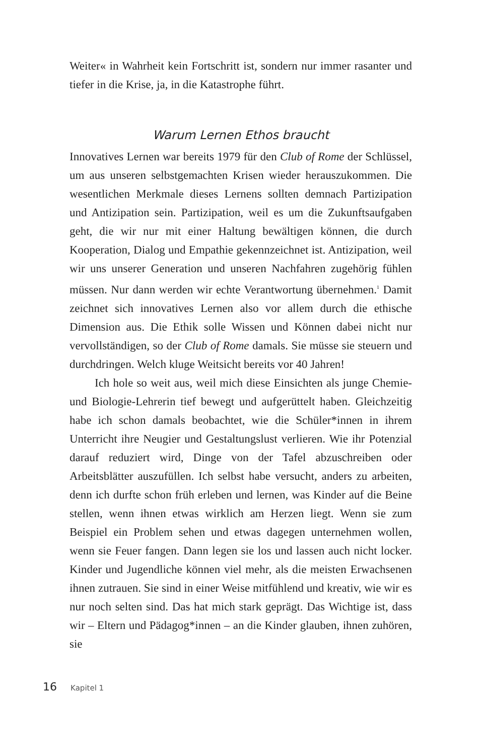Weiter« in Wahrheit kein Fortschritt ist, sondern nur immer rasanter und tiefer in die Krise, ja, in die Katastrophe führt.
Warum Lernen Ethos braucht
Innovatives Lernen war bereits 1979 für den Club of Rome der Schlüssel, um aus unseren selbstgemachten Krisen wieder herauszukommen. Die wesentlichen Merkmale dieses Lernens sollten demnach Partizipation und Antizipation sein. Partizipation, weil es um die Zukunftsaufgaben geht, die wir nur mit einer Haltung bewältigen können, die durch Kooperation, Dialog und Empathie gekennzeichnet ist. Antizipation, weil wir uns unserer Generation und unseren Nachfahren zugehörig fühlen müssen. Nur dann werden wir echte Verantwortung übernehmen.<sup>1</sup> Damit zeichnet sich innovatives Lernen also vor allem durch die ethische Dimension aus. Die Ethik solle Wissen und Können dabei nicht nur vervollständigen, so der Club of Rome damals. Sie müsse sie steuern und durchdringen. Welch kluge Weitsicht bereits vor 40 Jahren!
Ich hole so weit aus, weil mich diese Einsichten als junge Chemie- und Biologie-Lehrerin tief bewegt und aufgerüttelt haben. Gleichzeitig habe ich schon damals beobachtet, wie die Schüler*innen in ihrem Unterricht ihre Neugier und Gestaltungslust verlieren. Wie ihr Potenzial darauf reduziert wird, Dinge von der Tafel abzuschreiben oder Arbeitsblätter auszufüllen. Ich selbst habe versucht, anders zu arbeiten, denn ich durfte schon früh erleben und lernen, was Kinder auf die Beine stellen, wenn ihnen etwas wirklich am Herzen liegt. Wenn sie zum Beispiel ein Problem sehen und etwas dagegen unternehmen wollen, wenn sie Feuer fangen. Dann legen sie los und lassen auch nicht locker. Kinder und Jugendliche können viel mehr, als die meisten Erwachsenen ihnen zutrauen. Sie sind in einer Weise mitfühlend und kreativ, wie wir es nur noch selten sind. Das hat mich stark geprägt. Das Wichtige ist, dass wir – Eltern und Pädagog*innen – an die Kinder glauben, ihnen zuhören, sie
16 Kapitel 1